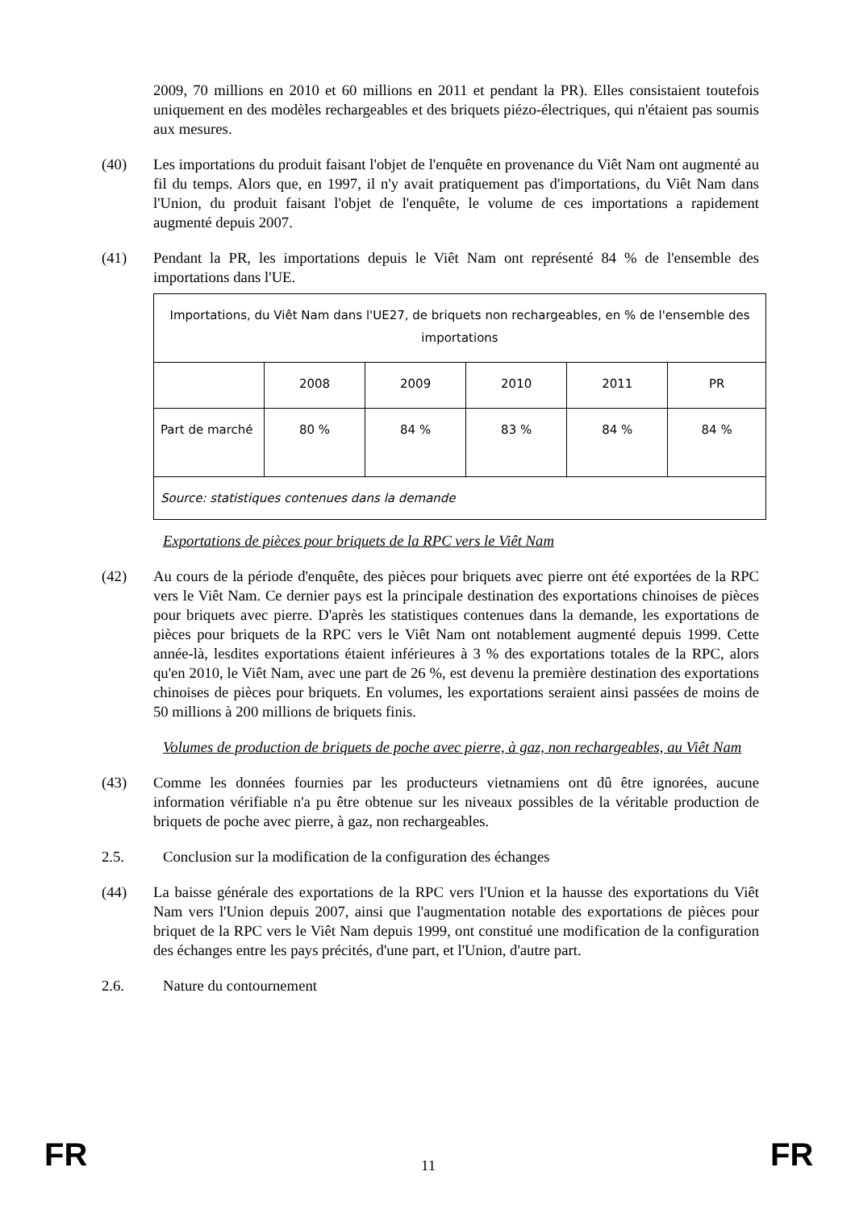2009, 70 millions en 2010 et 60 millions en 2011 et pendant la PR). Elles consistaient toutefois uniquement en des modèles rechargeables et des briquets piézo-électriques, qui n'étaient pas soumis aux mesures.
(40) Les importations du produit faisant l'objet de l'enquête en provenance du Viêt Nam ont augmenté au fil du temps. Alors que, en 1997, il n'y avait pratiquement pas d'importations, du Viêt Nam dans l'Union, du produit faisant l'objet de l'enquête, le volume de ces importations a rapidement augmenté depuis 2007.
(41) Pendant la PR, les importations depuis le Viêt Nam ont représenté 84 % de l'ensemble des importations dans l'UE.
| Importations, du Viêt Nam dans l'UE27, de briquets non rechargeables, en % de l'ensemble des importations | | | | | |
| | 2008 | 2009 | 2010 | 2011 | PR |
| Part de marché | 80 % | 84 % | 83 % | 84 % | 84 % |
| Source: statistiques contenues dans la demande | | | | | |
Exportations de pièces pour briquets de la RPC vers le Viêt Nam
(42) Au cours de la période d'enquête, des pièces pour briquets avec pierre ont été exportées de la RPC vers le Viêt Nam. Ce dernier pays est la principale destination des exportations chinoises de pièces pour briquets avec pierre. D'après les statistiques contenues dans la demande, les exportations de pièces pour briquets de la RPC vers le Viêt Nam ont notablement augmenté depuis 1999. Cette année-là, lesdites exportations étaient inférieures à 3 % des exportations totales de la RPC, alors qu'en 2010, le Viêt Nam, avec une part de 26 %, est devenu la première destination des exportations chinoises de pièces pour briquets. En volumes, les exportations seraient ainsi passées de moins de 50 millions à 200 millions de briquets finis.
Volumes de production de briquets de poche avec pierre, à gaz, non rechargeables, au Viêt Nam
(43) Comme les données fournies par les producteurs vietnamiens ont dû être ignorées, aucune information vérifiable n'a pu être obtenue sur les niveaux possibles de la véritable production de briquets de poche avec pierre, à gaz, non rechargeables.
2.5. Conclusion sur la modification de la configuration des échanges
(44) La baisse générale des exportations de la RPC vers l'Union et la hausse des exportations du Viêt Nam vers l'Union depuis 2007, ainsi que l'augmentation notable des exportations de pièces pour briquet de la RPC vers le Viêt Nam depuis 1999, ont constitué une modification de la configuration des échanges entre les pays précités, d'une part, et l'Union, d'autre part.
2.6. Nature du contournement
FR 11 FR